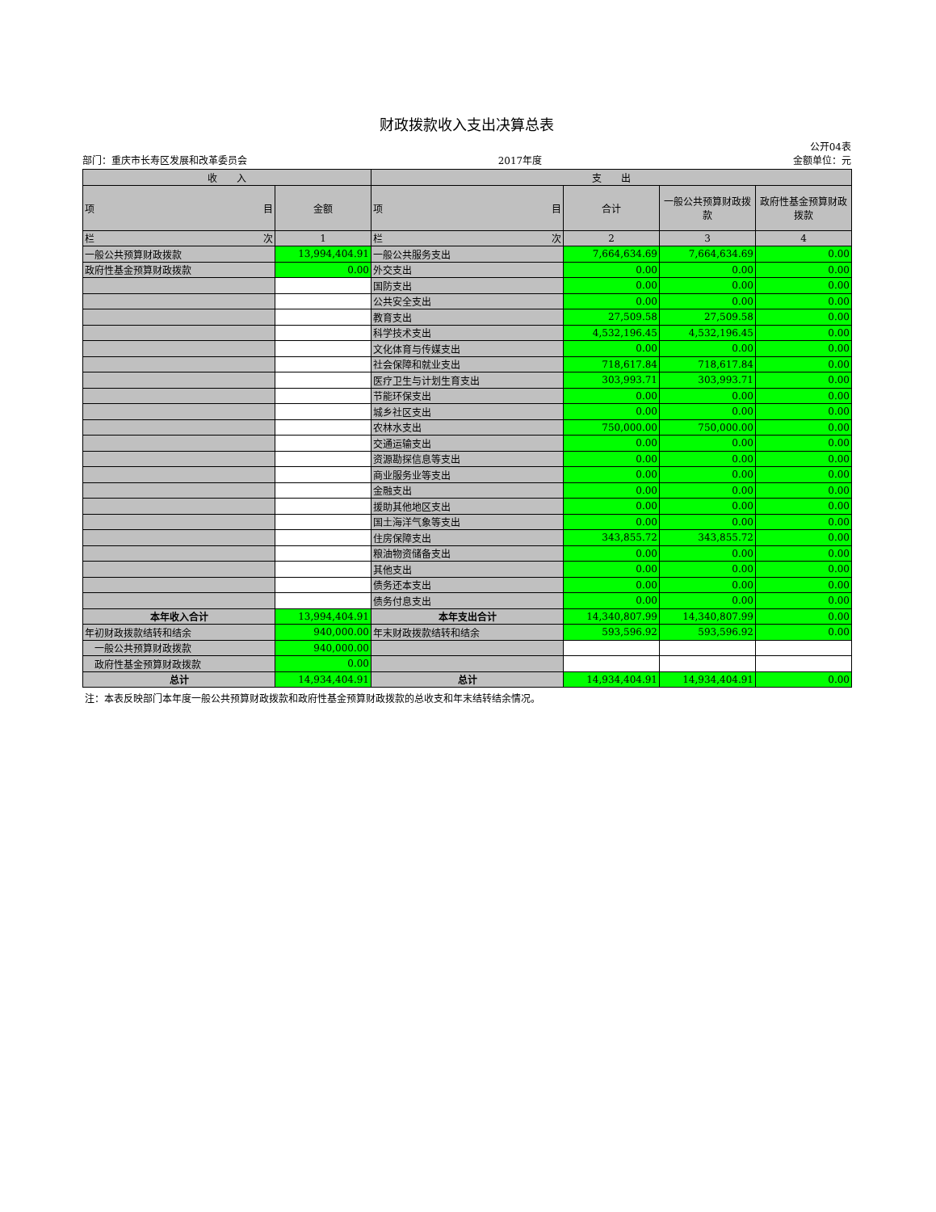财政拨款收入支出决算总表
公开04表
部门：重庆市长寿区发展和改革委员会 2017年度 金额单位：元
| 收 入 | | 支 出 | | | |
| --- | --- | --- | --- | --- | --- |
| 项 目 | 金额 | 项 目 | 合计 | 一般公共预算财政拨款 | 政府性基金预算财政拨款 |
| 栏 次 | 1 | 栏 次 | 2 | 3 | 4 |
| 一般公共预算财政拨款 | 13,994,404.91 | 一般公共服务支出 | 7,664,634.69 | 7,664,634.69 | 0.00 |
| 政府性基金预算财政拨款 | 0.00 | 外交支出 | 0.00 | 0.00 | 0.00 |
| | | 国防支出 | 0.00 | 0.00 | 0.00 |
| | | 公共安全支出 | 0.00 | 0.00 | 0.00 |
| | | 教育支出 | 27,509.58 | 27,509.58 | 0.00 |
| | | 科学技术支出 | 4,532,196.45 | 4,532,196.45 | 0.00 |
| | | 文化体育与传媒支出 | 0.00 | 0.00 | 0.00 |
| | | 社会保障和就业支出 | 718,617.84 | 718,617.84 | 0.00 |
| | | 医疗卫生与计划生育支出 | 303,993.71 | 303,993.71 | 0.00 |
| | | 节能环保支出 | 0.00 | 0.00 | 0.00 |
| | | 城乡社区支出 | 0.00 | 0.00 | 0.00 |
| | | 农林水支出 | 750,000.00 | 750,000.00 | 0.00 |
| | | 交通运输支出 | 0.00 | 0.00 | 0.00 |
| | | 资源勘探信息等支出 | 0.00 | 0.00 | 0.00 |
| | | 商业服务业等支出 | 0.00 | 0.00 | 0.00 |
| | | 金融支出 | 0.00 | 0.00 | 0.00 |
| | | 援助其他地区支出 | 0.00 | 0.00 | 0.00 |
| | | 国土海洋气象等支出 | 0.00 | 0.00 | 0.00 |
| | | 住房保障支出 | 343,855.72 | 343,855.72 | 0.00 |
| | | 粮油物资储备支出 | 0.00 | 0.00 | 0.00 |
| | | 其他支出 | 0.00 | 0.00 | 0.00 |
| | | 债务还本支出 | 0.00 | 0.00 | 0.00 |
| | | 债务付息支出 | 0.00 | 0.00 | 0.00 |
| 本年收入合计 | 13,994,404.91 | 本年支出合计 | 14,340,807.99 | 14,340,807.99 | 0.00 |
| 年初财政拨款结转和结余 | 940,000.00 | 年末财政拨款结转和结余 | 593,596.92 | 593,596.92 | 0.00 |
| 一般公共预算财政拨款 | 940,000.00 | | | | |
| 政府性基金预算财政拨款 | 0.00 | | | | |
| 总计 | 14,934,404.91 | 总计 | 14,934,404.91 | 14,934,404.91 | 0.00 |
注：本表反映部门本年度一般公共预算财政拨款和政府性基金预算财政拨款的总收支和年末结转结余情况。